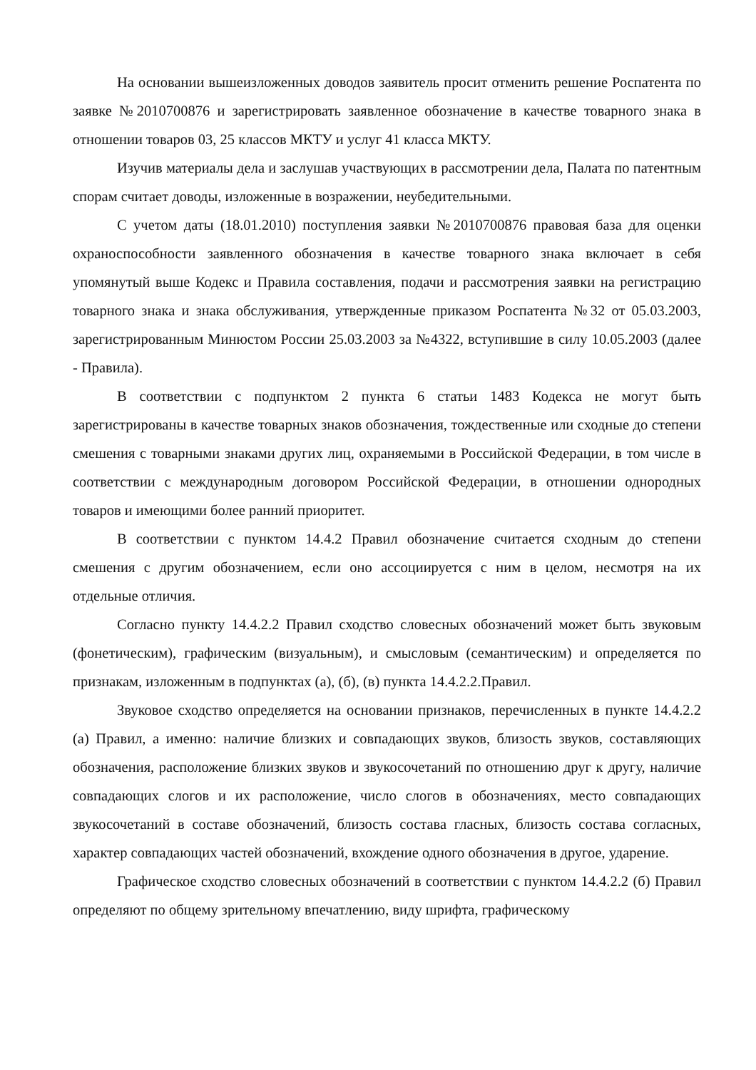На основании вышеизложенных доводов заявитель просит отменить решение Роспатента по заявке №2010700876 и зарегистрировать заявленное обозначение в качестве товарного знака в отношении товаров 03, 25 классов МКТУ и услуг 41 класса МКТУ.
Изучив материалы дела и заслушав участвующих в рассмотрении дела, Палата по патентным спорам считает доводы, изложенные в возражении, неубедительными.
С учетом даты (18.01.2010) поступления заявки №2010700876 правовая база для оценки охраноспособности заявленного обозначения в качестве товарного знака включает в себя упомянутый выше Кодекс и Правила составления, подачи и рассмотрения заявки на регистрацию товарного знака и знака обслуживания, утвержденные приказом Роспатента №32 от 05.03.2003, зарегистрированным Минюстом России 25.03.2003 за №4322, вступившие в силу 10.05.2003 (далее - Правила).
В соответствии с подпунктом 2 пункта 6 статьи 1483 Кодекса не могут быть зарегистрированы в качестве товарных знаков обозначения, тождественные или сходные до степени смешения с товарными знаками других лиц, охраняемыми в Российской Федерации, в том числе в соответствии с международным договором Российской Федерации, в отношении однородных товаров и имеющими более ранний приоритет.
В соответствии с пунктом 14.4.2 Правил обозначение считается сходным до степени смешения с другим обозначением, если оно ассоциируется с ним в целом, несмотря на их отдельные отличия.
Согласно пункту 14.4.2.2 Правил сходство словесных обозначений может быть звуковым (фонетическим), графическим (визуальным), и смысловым (семантическим) и определяется по признакам, изложенным в подпунктах (а), (б), (в) пункта 14.4.2.2.Правил.
Звуковое сходство определяется на основании признаков, перечисленных в пункте 14.4.2.2 (а) Правил, а именно: наличие близких и совпадающих звуков, близость звуков, составляющих обозначения, расположение близких звуков и звукосочетаний по отношению друг к другу, наличие совпадающих слогов и их расположение, число слогов в обозначениях, место совпадающих звукосочетаний в составе обозначений, близость состава гласных, близость состава согласных, характер совпадающих частей обозначений, вхождение одного обозначения в другое, ударение.
Графическое сходство словесных обозначений в соответствии с пунктом 14.4.2.2 (б) Правил определяют по общему зрительному впечатлению, виду шрифта, графическому